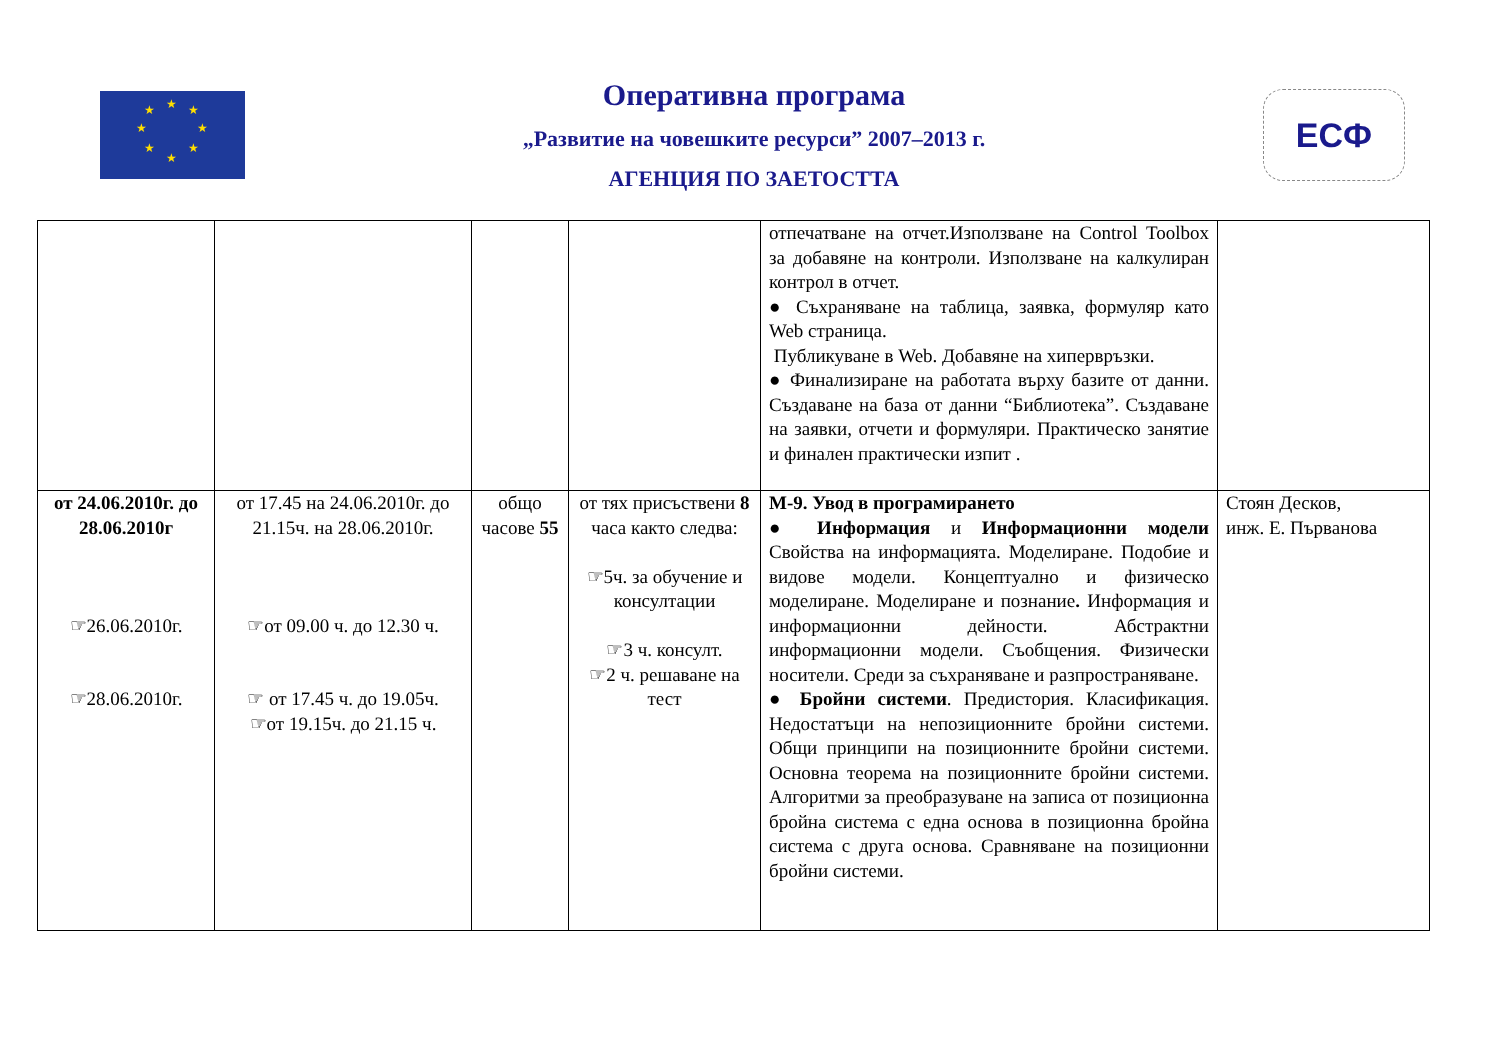★ ★ ★
★ ★
★ ★
★
Оперативна програма
„Развитие на човешките ресурси” 2007–2013 г.
АГЕНЦИЯ ПО ЗАЕТОСТТА
ЕСФ
| | | | | отпечатване на отчет.Използване на Control Toolbox за добавяне на контроли. Използване на калкулиран контрол в отчет. ● Съхраняване на таблица, заявка, формуляр като Web страница. Публикуване в Web. Добавяне на хипервръзки. ● Финализиране на работата върху базите от данни. Създаване на база от данни “Библиотека”. Създаване на заявки, отчети и формуляри. Практическо занятие и финален практически изпит . | |
| от 24.06.2010г. до 28.06.2010г ☞26.06.2010г. ☞28.06.2010г. | от 17.45 на 24.06.2010г. до 21.15ч. на 28.06.2010г. ☞от 09.00 ч. до 12.30 ч. ☞ от 17.45 ч. до 19.05ч. ☞от 19.15ч. до 21.15 ч. | общо часове 55 | от тях присъствени 8 часа както следва: ☞5ч. за обучение и консултации ☞3 ч. консулт. ☞2 ч. решаване на тест | М-9. Увод в програмирането ● Информация и Информационни модели Свойства на информацията. Моделиране. Подобие и видове модели. Концептуално и физическо моделиране. Моделиране и познание . Информация и информационни дейности. Абстрактни информационни модели. Съобщения. Физически носители. Среди за съхраняване и разпространяване. ● Бройни системи . Предистория. Класификация. Недостатъци на непозиционните бройни системи. Общи принципи на позиционните бройни системи. Основна теорема на позиционните бройни системи. Алгоритми за преобразуване на записа от позиционна бройна система с една основа в позиционна бройна система с друга основа. Сравняване на позиционни бройни системи. | Стоян Десков, инж. Е. Първанова |